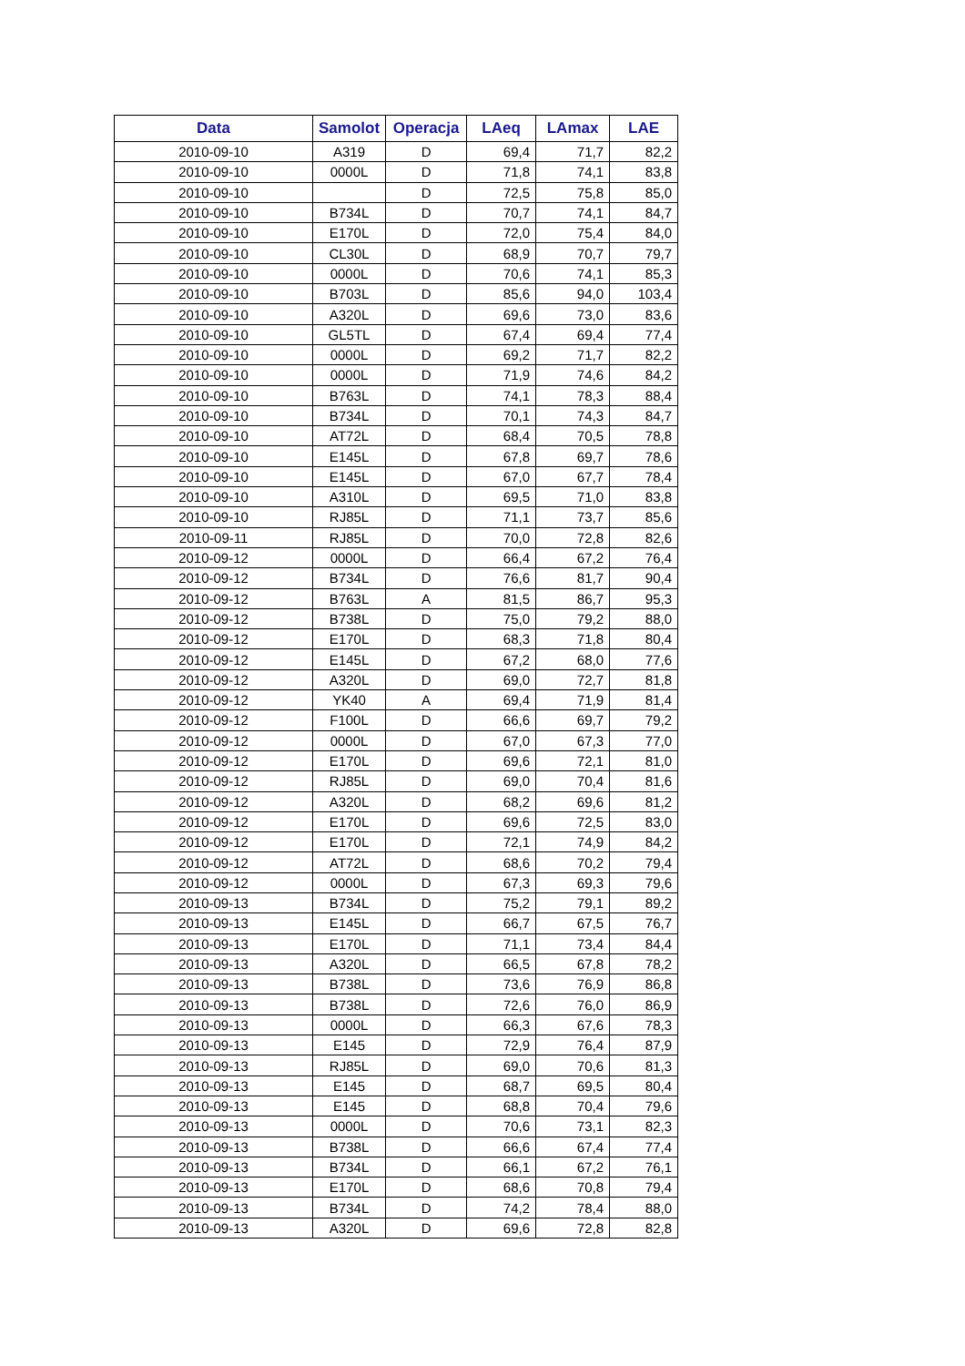| Data | Samolot | Operacja | LAeq | LAmax | LAE |
| --- | --- | --- | --- | --- | --- |
| 2010-09-10 | A319 | D | 69,4 | 71,7 | 82,2 |
| 2010-09-10 | 0000L | D | 71,8 | 74,1 | 83,8 |
| 2010-09-10 | | D | 72,5 | 75,8 | 85,0 |
| 2010-09-10 | B734L | D | 70,7 | 74,1 | 84,7 |
| 2010-09-10 | E170L | D | 72,0 | 75,4 | 84,0 |
| 2010-09-10 | CL30L | D | 68,9 | 70,7 | 79,7 |
| 2010-09-10 | 0000L | D | 70,6 | 74,1 | 85,3 |
| 2010-09-10 | B703L | D | 85,6 | 94,0 | 103,4 |
| 2010-09-10 | A320L | D | 69,6 | 73,0 | 83,6 |
| 2010-09-10 | GL5TL | D | 67,4 | 69,4 | 77,4 |
| 2010-09-10 | 0000L | D | 69,2 | 71,7 | 82,2 |
| 2010-09-10 | 0000L | D | 71,9 | 74,6 | 84,2 |
| 2010-09-10 | B763L | D | 74,1 | 78,3 | 88,4 |
| 2010-09-10 | B734L | D | 70,1 | 74,3 | 84,7 |
| 2010-09-10 | AT72L | D | 68,4 | 70,5 | 78,8 |
| 2010-09-10 | E145L | D | 67,8 | 69,7 | 78,6 |
| 2010-09-10 | E145L | D | 67,0 | 67,7 | 78,4 |
| 2010-09-10 | A310L | D | 69,5 | 71,0 | 83,8 |
| 2010-09-10 | RJ85L | D | 71,1 | 73,7 | 85,6 |
| 2010-09-11 | RJ85L | D | 70,0 | 72,8 | 82,6 |
| 2010-09-12 | 0000L | D | 66,4 | 67,2 | 76,4 |
| 2010-09-12 | B734L | D | 76,6 | 81,7 | 90,4 |
| 2010-09-12 | B763L | A | 81,5 | 86,7 | 95,3 |
| 2010-09-12 | B738L | D | 75,0 | 79,2 | 88,0 |
| 2010-09-12 | E170L | D | 68,3 | 71,8 | 80,4 |
| 2010-09-12 | E145L | D | 67,2 | 68,0 | 77,6 |
| 2010-09-12 | A320L | D | 69,0 | 72,7 | 81,8 |
| 2010-09-12 | YK40 | A | 69,4 | 71,9 | 81,4 |
| 2010-09-12 | F100L | D | 66,6 | 69,7 | 79,2 |
| 2010-09-12 | 0000L | D | 67,0 | 67,3 | 77,0 |
| 2010-09-12 | E170L | D | 69,6 | 72,1 | 81,0 |
| 2010-09-12 | RJ85L | D | 69,0 | 70,4 | 81,6 |
| 2010-09-12 | A320L | D | 68,2 | 69,6 | 81,2 |
| 2010-09-12 | E170L | D | 69,6 | 72,5 | 83,0 |
| 2010-09-12 | E170L | D | 72,1 | 74,9 | 84,2 |
| 2010-09-12 | AT72L | D | 68,6 | 70,2 | 79,4 |
| 2010-09-12 | 0000L | D | 67,3 | 69,3 | 79,6 |
| 2010-09-13 | B734L | D | 75,2 | 79,1 | 89,2 |
| 2010-09-13 | E145L | D | 66,7 | 67,5 | 76,7 |
| 2010-09-13 | E170L | D | 71,1 | 73,4 | 84,4 |
| 2010-09-13 | A320L | D | 66,5 | 67,8 | 78,2 |
| 2010-09-13 | B738L | D | 73,6 | 76,9 | 86,8 |
| 2010-09-13 | B738L | D | 72,6 | 76,0 | 86,9 |
| 2010-09-13 | 0000L | D | 66,3 | 67,6 | 78,3 |
| 2010-09-13 | E145 | D | 72,9 | 76,4 | 87,9 |
| 2010-09-13 | RJ85L | D | 69,0 | 70,6 | 81,3 |
| 2010-09-13 | E145 | D | 68,7 | 69,5 | 80,4 |
| 2010-09-13 | E145 | D | 68,8 | 70,4 | 79,6 |
| 2010-09-13 | 0000L | D | 70,6 | 73,1 | 82,3 |
| 2010-09-13 | B738L | D | 66,6 | 67,4 | 77,4 |
| 2010-09-13 | B734L | D | 66,1 | 67,2 | 76,1 |
| 2010-09-13 | E170L | D | 68,6 | 70,8 | 79,4 |
| 2010-09-13 | B734L | D | 74,2 | 78,4 | 88,0 |
| 2010-09-13 | A320L | D | 69,6 | 72,8 | 82,8 |